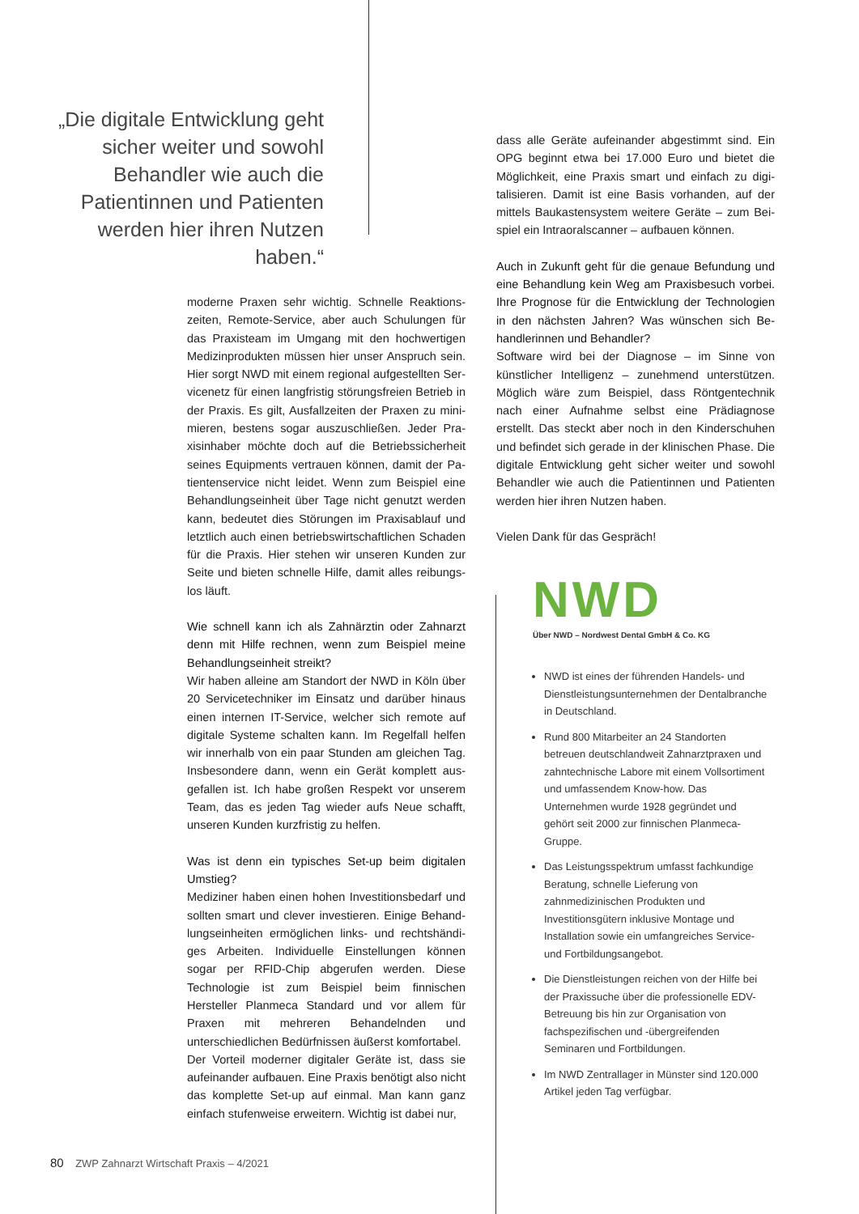„Die digitale Entwicklung geht sicher weiter und sowohl Behandler wie auch die Patientin­nen und Patienten werden hier ihren Nutzen haben.“
moderne Praxen sehr wichtig. Schnelle Reaktions­zeiten, Remote-Service, aber auch Schulungen für das Praxisteam im Umgang mit den hochwertigen Medizinprodukten müssen hier unser Anspruch sein. Hier sorgt NWD mit einem regional aufgestellten Ser­vicenetz für einen langfristig störungsfreien Betrieb in der Praxis. Es gilt, Ausfallzeiten der Praxen zu mini­mieren, bestens sogar auszuschließen. Jeder Pra­xisinhaber möchte doch auf die Betriebssicherheit seines Equipments vertrauen können, damit der Pa­tientenservice nicht leidet. Wenn zum Beispiel eine Behandlungseinheit über Tage nicht genutzt werden kann, bedeutet dies Störungen im Praxisablauf und letztlich auch einen betriebswirtschaftlichen Schaden für die Praxis. Hier stehen wir unseren Kunden zur Seite und bieten schnelle Hilfe, damit alles reibungs­los läuft.
Wie schnell kann ich als Zahnärztin oder Zahnarzt denn mit Hilfe rechnen, wenn zum Beispiel meine Behandlungseinheit streikt?
Wir haben alleine am Standort der NWD in Köln über 20 Servicetechniker im Einsatz und darüber hinaus einen internen IT-Service, welcher sich remote auf digitale Systeme schalten kann. Im Regelfall helfen wir innerhalb von ein paar Stunden am gleichen Tag. Insbesondere dann, wenn ein Gerät komplett aus­gefallen ist. Ich habe großen Respekt vor unserem Team, das es jeden Tag wieder aufs Neue schafft, unseren Kunden kurzfristig zu helfen.
Was ist denn ein typisches Set-up beim digitalen Umstieg?
Mediziner haben einen hohen Investitionsbedarf und sollten smart und clever investieren. Einige Behand­lungseinheiten ermöglichen links- und rechtshändi­ges Arbeiten. Individuelle Einstellungen können sogar per RFID-Chip abgerufen werden. Diese Technologie ist zum Beispiel beim finnischen Hersteller Planmeca Standard und vor allem für Praxen mit mehreren Behandelnden und unterschiedlichen Bedürfnissen äußerst komfortabel.
Der Vorteil moderner digitaler Geräte ist, dass sie aufeinander aufbauen. Eine Praxis benötigt also nicht das komplette Set-up auf einmal. Man kann ganz einfach stufenweise erweitern. Wichtig ist dabei nur,
dass alle Geräte aufeinander abgestimmt sind. Ein OPG beginnt etwa bei 17.000 Euro und bietet die Möglichkeit, eine Praxis smart und einfach zu digi­talisieren. Damit ist eine Basis vorhanden, auf der mittels Baukastensystem weitere Geräte – zum Bei­spiel ein Intraoralscanner – aufbauen können.
Auch in Zukunft geht für die genaue Befundung und eine Behandlung kein Weg am Praxisbesuch vorbei. Ihre Prognose für die Entwicklung der Technologien in den nächsten Jahren? Was wünschen sich Be­handlerinnen und Behandler?
Software wird bei der Diagnose – im Sinne von künst­licher Intelligenz – zunehmend unterstützen. Möglich wäre zum Beispiel, dass Röntgentechnik nach einer Aufnahme selbst eine Prädiagnose erstellt. Das steckt aber noch in den Kinderschuhen und befindet sich gerade in der klinischen Phase. Die digitale Entwick­lung geht sicher weiter und sowohl Behandler wie auch die Patientinnen und Patienten werden hier ihren Nutzen haben.
Vielen Dank für das Gespräch!
NWD
Über NWD – Nordwest Dental GmbH & Co. KG
NWD ist eines der führenden Handels- und Dienstleistungsunternehmen der Dentalbranche in Deutschland.
Rund 800 Mitarbeiter an 24 Standorten betreuen deutschlandweit Zahnarztpraxen und zahntechnische Labore mit einem Vollsortiment und umfassendem Know-how. Das Unternehmen wurde 1928 gegründet und gehört seit 2000 zur finnischen Planmeca-Gruppe.
Das Leistungsspektrum umfasst fachkun­dige Beratung, schnelle Lieferung von zahnmedizinischen Produkten und Investitionsgütern inklusive Montage und Installation sowie ein umfangreiches Service- und Fortbildungsangebot.
Die Dienstleistungen reichen von der Hilfe bei der Praxissuche über die professio­nelle EDV-Betreuung bis hin zur Organi­sation von fachspezifischen und -übergrei­fenden Seminaren und Fortbildungen.
Im NWD Zentrallager in Münster sind 120.000 Artikel jeden Tag verfügbar.
80 ZWP Zahnarzt Wirtschaft Praxis – 4/2021